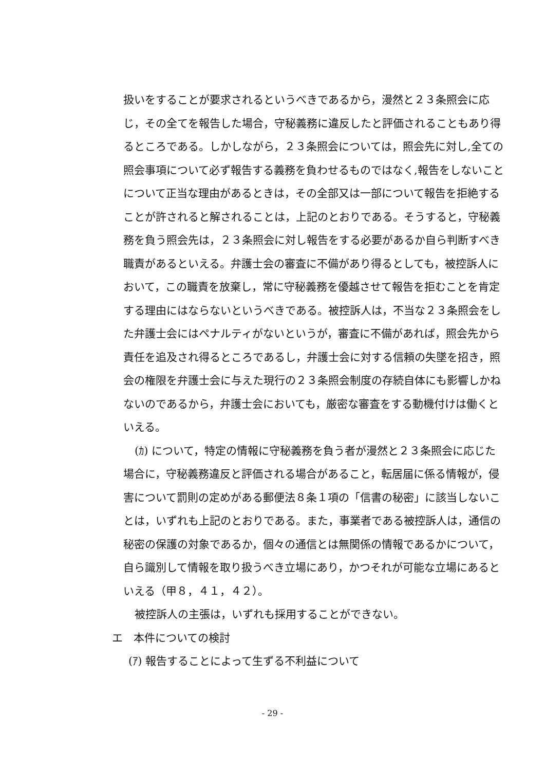扱いをすることが要求されるというべきであるから，漫然と２３条照会に応じ，その全てを報告した場合，守秘義務に違反したと評価されることもあり得るところである。しかしながら，２３条照会については，照会先に対し,全ての照会事項について必ず報告する義務を負わせるものではなく,報告をしないことについて正当な理由があるときは，その全部又は一部について報告を拒絶することが許されると解されることは，上記のとおりである。そうすると，守秘義務を負う照会先は，２３条照会に対し報告をする必要があるか自ら判断すべき職責があるといえる。弁護士会の審査に不備があり得るとしても，被控訴人において，この職責を放棄し，常に守秘義務を優越させて報告を拒むことを肯定する理由にはならないというべきである。被控訴人は，不当な２３条照会をした弁護士会にはペナルティがないというが，審査に不備があれば，照会先から責任を追及され得るところであるし，弁護士会に対する信頼の失墜を招き，照会の権限を弁護士会に与えた現行の２３条照会制度の存続自体にも影響しかねないのであるから，弁護士会においても，厳密な審査をする動機付けは働くといえる。
(ｶ) について，特定の情報に守秘義務を負う者が漫然と２３条照会に応じた場合に，守秘義務違反と評価される場合があること，転居届に係る情報が，侵害について罰則の定めがある郵便法８条１項の「信書の秘密」に該当しないことは，いずれも上記のとおりである。また，事業者である被控訴人は，通信の秘密の保護の対象であるか，個々の通信とは無関係の情報であるかについて，自ら識別して情報を取り扱うべき立場にあり，かつそれが可能な立場にあるといえる（甲８，４１，４２）。
被控訴人の主張は，いずれも採用することができない。
エ　本件についての検討
(ｱ) 報告することによって生ずる不利益について
- 29 -